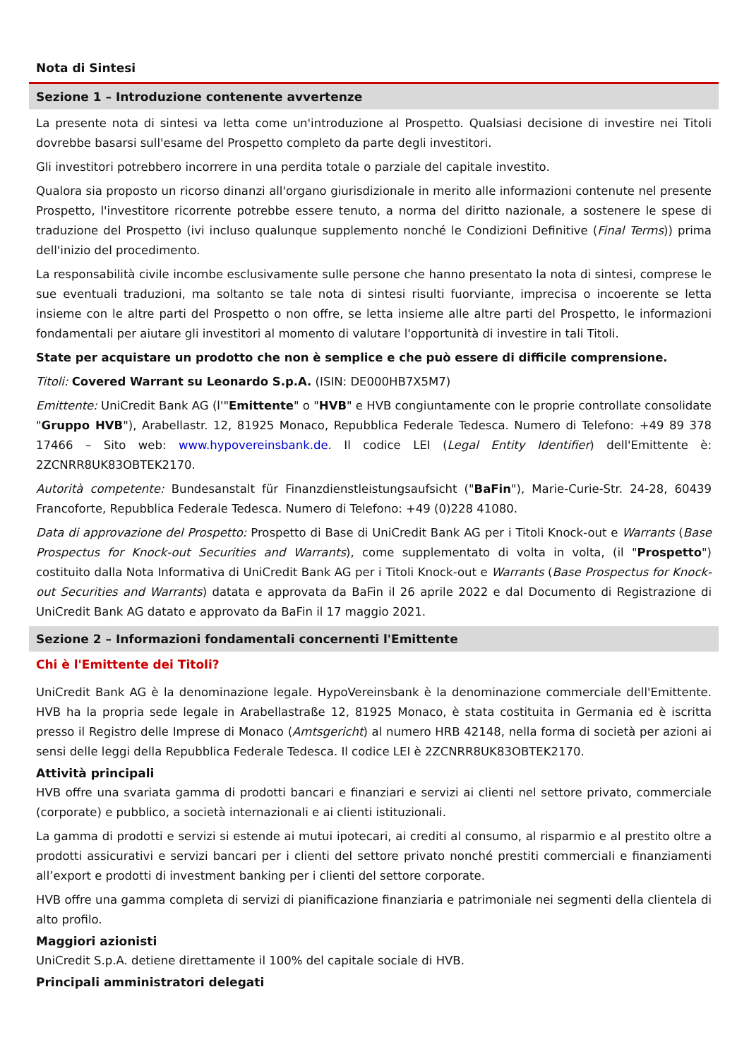Nota di Sintesi
Sezione 1 – Introduzione contenente avvertenze
La presente nota di sintesi va letta come un'introduzione al Prospetto. Qualsiasi decisione di investire nei Titoli dovrebbe basarsi sull'esame del Prospetto completo da parte degli investitori.
Gli investitori potrebbero incorrere in una perdita totale o parziale del capitale investito.
Qualora sia proposto un ricorso dinanzi all'organo giurisdizionale in merito alle informazioni contenute nel presente Prospetto, l'investitore ricorrente potrebbe essere tenuto, a norma del diritto nazionale, a sostenere le spese di traduzione del Prospetto (ivi incluso qualunque supplemento nonché le Condizioni Definitive (Final Terms)) prima dell'inizio del procedimento.
La responsabilità civile incombe esclusivamente sulle persone che hanno presentato la nota di sintesi, comprese le sue eventuali traduzioni, ma soltanto se tale nota di sintesi risulti fuorviante, imprecisa o incoerente se letta insieme con le altre parti del Prospetto o non offre, se letta insieme alle altre parti del Prospetto, le informazioni fondamentali per aiutare gli investitori al momento di valutare l'opportunità di investire in tali Titoli.
State per acquistare un prodotto che non è semplice e che può essere di difficile comprensione.
Titoli: Covered Warrant su Leonardo S.p.A. (ISIN: DE000HB7X5M7)
Emittente: UniCredit Bank AG (l'"Emittente" o "HVB" e HVB congiuntamente con le proprie controllate consolidate "Gruppo HVB"), Arabellastr. 12, 81925 Monaco, Repubblica Federale Tedesca. Numero di Telefono: +49 89 378 17466 – Sito web: www.hypovereinsbank.de. Il codice LEI (Legal Entity Identifier) dell'Emittente è: 2ZCNRR8UK83OBTEK2170.
Autorità competente: Bundesanstalt für Finanzdienstleistungsaufsicht ("BaFin"), Marie-Curie-Str. 24-28, 60439 Francoforte, Repubblica Federale Tedesca. Numero di Telefono: +49 (0)228 41080.
Data di approvazione del Prospetto: Prospetto di Base di UniCredit Bank AG per i Titoli Knock-out e Warrants (Base Prospectus for Knock-out Securities and Warrants), come supplementato di volta in volta, (il "Prospetto") costituito dalla Nota Informativa di UniCredit Bank AG per i Titoli Knock-out e Warrants (Base Prospectus for Knock-out Securities and Warrants) datata e approvata da BaFin il 26 aprile 2022 e dal Documento di Registrazione di UniCredit Bank AG datato e approvato da BaFin il 17 maggio 2021.
Sezione 2 – Informazioni fondamentali concernenti l'Emittente
Chi è l'Emittente dei Titoli?
UniCredit Bank AG è la denominazione legale. HypoVereinsbank è la denominazione commerciale dell'Emittente. HVB ha la propria sede legale in Arabellastraße 12, 81925 Monaco, è stata costituita in Germania ed è iscritta presso il Registro delle Imprese di Monaco (Amtsgericht) al numero HRB 42148, nella forma di società per azioni ai sensi delle leggi della Repubblica Federale Tedesca. Il codice LEI è 2ZCNRR8UK83OBTEK2170.
Attività principali
HVB offre una svariata gamma di prodotti bancari e finanziari e servizi ai clienti nel settore privato, commerciale (corporate) e pubblico, a società internazionali e ai clienti istituzionali.
La gamma di prodotti e servizi si estende ai mutui ipotecari, ai crediti al consumo, al risparmio e al prestito oltre a prodotti assicurativi e servizi bancari per i clienti del settore privato nonché prestiti commerciali e finanziamenti all’export e prodotti di investment banking per i clienti del settore corporate.
HVB offre una gamma completa di servizi di pianificazione finanziaria e patrimoniale nei segmenti della clientela di alto profilo.
Maggiori azionisti
UniCredit S.p.A. detiene direttamente il 100% del capitale sociale di HVB.
Principali amministratori delegati